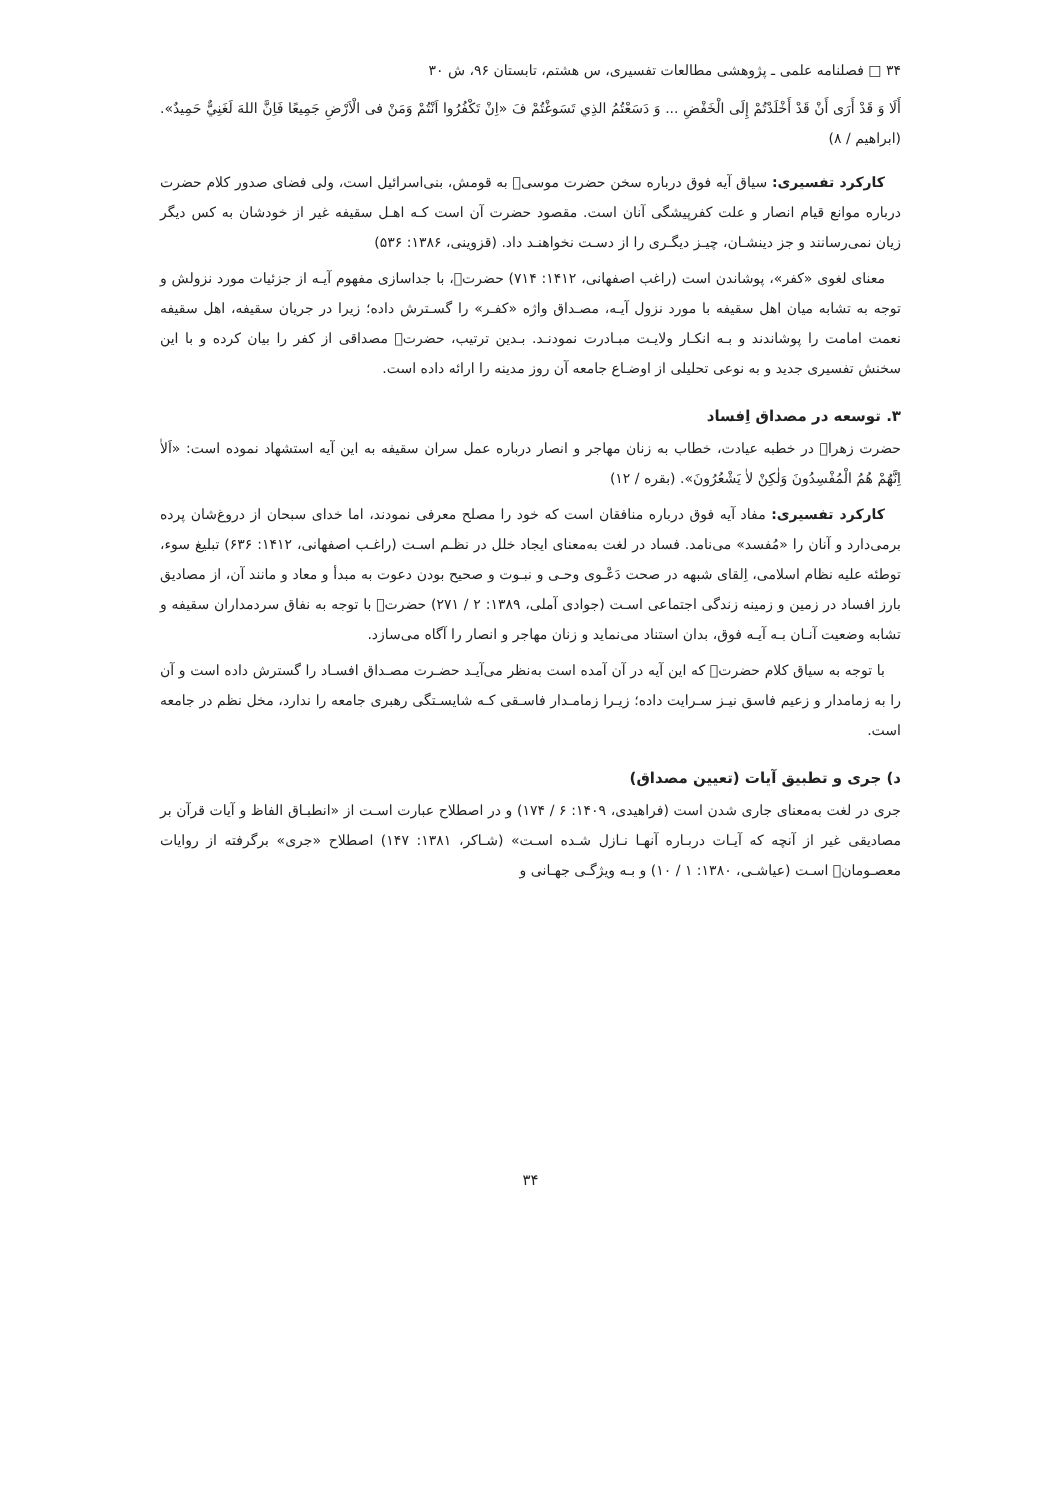۳۴ □ فصلنامه علمی ـ پژوهشی مطالعات تفسیری، س هشتم، تابستان ۹۶، ش ۳۰
أَلَا وَ قَدْ أَرَى أَنْ قَدْ أَخْلَدْتُمْ إِلَى الْخَفْضِ ... وَ دَسَعْتُمُ الذِي تَسَوغْتُمْ فَ «اِنْ تَكْفُرُوا اَنْتُمْ وَمَنْ فى الْاَرْضِ جَمِيعًا فَاِنَّ اللهَ لَغَنِيٌّ حَمِيدٌ». (ابراهیم / ۸)
کارکرد تفسیری: سیاق آیه فوق درباره سخن حضرت موسی﷤ به قومش، بنی‌اسرائیل است، ولی فضای صدور کلام حضرت درباره موانع قیام انصار و علت کفرپیشگی آنان است. مقصود حضرت آن است کـه اهـل سقیفه غیر از خودشان به کس دیگر زیان نمی‌رسانند و جز دینشـان، چیـز دیگـری را از دسـت نخواهنـد داد. (قزوینی، ۱۳۸۶: ۵۳۶)
معنای لغوی «کفر»، پوشاندن است (راغب اصفهانی، ۱۴۱۲: ۷۱۴) حضرت﷩، با جداسازی مفهوم آیـه از جزئیات مورد نزولش و توجه به تشابه میان اهل سقیفه با مورد نزول آیـه، مصـداق واژه «کفـر» را گسـترش داده؛ زیرا در جریان سقیفه، اهل سقیفه نعمت امامت را پوشاندند و بـه انکـار ولایـت مبـادرت نمودنـد. بـدین ترتیب، حضرت﷩ مصداقی از کفر را بیان کرده و با این سخنش تفسیری جدید و به نوعی تحلیلی از اوضـاع جامعه آن روز مدینه را ارائه داده است.
۳. توسعه در مصداق اِفساد
حضرت زهرا﷩ در خطبه عیادت، خطاب به زنان مهاجر و انصار درباره عمل سران سقیفه به این آیه استشهاد نموده است: «اَلاٰ اِنَّهُمْ هُمُ الْمُفْسِدُونَ وَلٰكِنْ لاٰ يَشْعُرُونَ». (بقره / ۱۲)
کارکرد تفسیری: مفاد آیه فوق درباره منافقان است که خود را مصلح معرفی نمودند، اما خدای سبحان از دروغ‌شان پرده برمی‌دارد و آنان را «مُفسد» می‌نامد. فساد در لغت به‌معنای ایجاد خلل در نظـم اسـت (راغـب اصفهانی، ۱۴۱۲: ۶۳۶) تبلیغ سوء، توطئه علیه نظام اسلامی، اِلقای شبهه در صحت دَعْـوی وحـی و نبـوت و صحیح بودن دعوت به مبدأ و معاد و مانند آن، از مصادیق بارز افساد در زمین و زمینه زندگی اجتماعی اسـت (جوادی آملی، ۱۳۸۹: ۲ / ۲۷۱) حضرت﷩ با توجه به نفاق سردمداران سقیفه و تشابه وضعیت آنـان بـه آیـه فوق، بدان استناد می‌نماید و زنان مهاجر و انصار را آگاه می‌سازد.
با توجه به سیاق کلام حضرت﷩ که این آیه در آن آمده است به‌نظر می‌آیـد حضـرت مصـداق افسـاد را گسترش داده است و آن را به زمامدار و زعیم فاسق نیـز سـرایت داده؛ زیـرا زمامـدار فاسـقی کـه شایسـتگی رهبری جامعه را ندارد، مخل نظم در جامعه است.
د) جری و تطبیق آیات (تعیین مصداق)
جری در لغت به‌معنای جاری شدن است (فراهیدی، ۱۴۰۹: ۶ / ۱۷۴) و در اصطلاح عبارت اسـت از «انطبـاق الفاظ و آیات قرآن بر مصادیقی غیر از آنچه که آیـات دربـاره آنهـا نـازل شـده اسـت» (شـاکر، ۱۳۸۱: ۱۴۷) اصطلاح «جری» برگرفته از روایات معصـومان﷩ اسـت (عیاشـی، ۱۳۸۰: ۱ / ۱۰) و بـه ویژگـی جهـانی و
۳۴